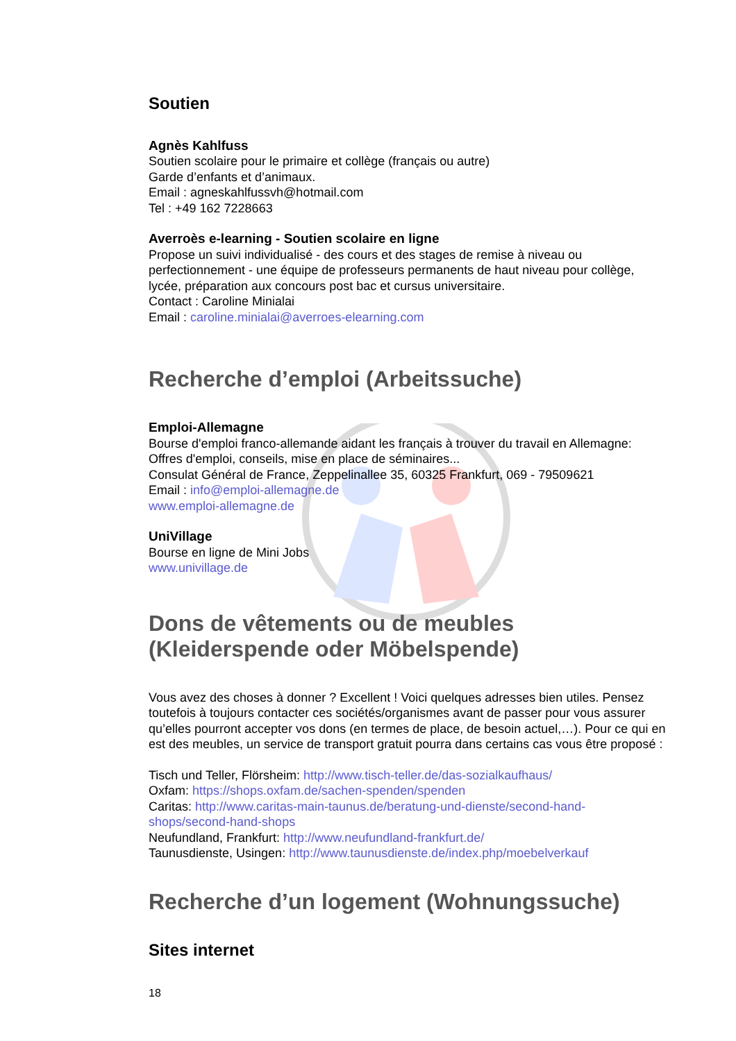Soutien
Agnès Kahlfuss
Soutien scolaire pour le primaire et collège (français ou autre)
Garde d’enfants et d’animaux.
Email : agneskahlfussvh@hotmail.com
Tel : +49 162 7228663
Averroès e-learning - Soutien scolaire en ligne
Propose un suivi individualisé - des cours et des stages de remise à niveau ou perfectionnement - une équipe de professeurs permanents de haut niveau pour collège, lycée, préparation aux concours post bac et cursus universitaire.
Contact : Caroline Minialai
Email : caroline.minialai@averroes-elearning.com
Recherche d’emploi (Arbeitssuche)
Emploi-Allemagne
Bourse d'emploi franco-allemande aidant les français à trouver du travail en Allemagne:
Offres d'emploi, conseils, mise en place de séminaires...
Consulat Général de France, Zeppelinallee 35, 60325 Frankfurt, 069 - 79509621
Email : info@emploi-allemagne.de
www.emploi-allemagne.de
UniVillage
Bourse en ligne de Mini Jobs
www.univillage.de
Dons de vêtements ou de meubles (Kleiderspende oder Möbelspende)
Vous avez des choses à donner ? Excellent ! Voici quelques adresses bien utiles. Pensez toutefois à toujours contacter ces sociétés/organismes avant de passer pour vous assurer qu’elles pourront accepter vos dons (en termes de place, de besoin actuel,…). Pour ce qui en est des meubles, un service de transport gratuit pourra dans certains cas vous être proposé :
Tisch und Teller, Flörsheim: http://www.tisch-teller.de/das-sozialkaufhaus/
Oxfam: https://shops.oxfam.de/sachen-spenden/spenden
Caritas: http://www.caritas-main-taunus.de/beratung-und-dienste/second-hand-shops/second-hand-shops
Neufundland, Frankfurt: http://www.neufundland-frankfurt.de/
Taunusdienste, Usingen: http://www.taunusdienste.de/index.php/moebelverkauf
Recherche d’un logement (Wohnungssuche)
Sites internet
18